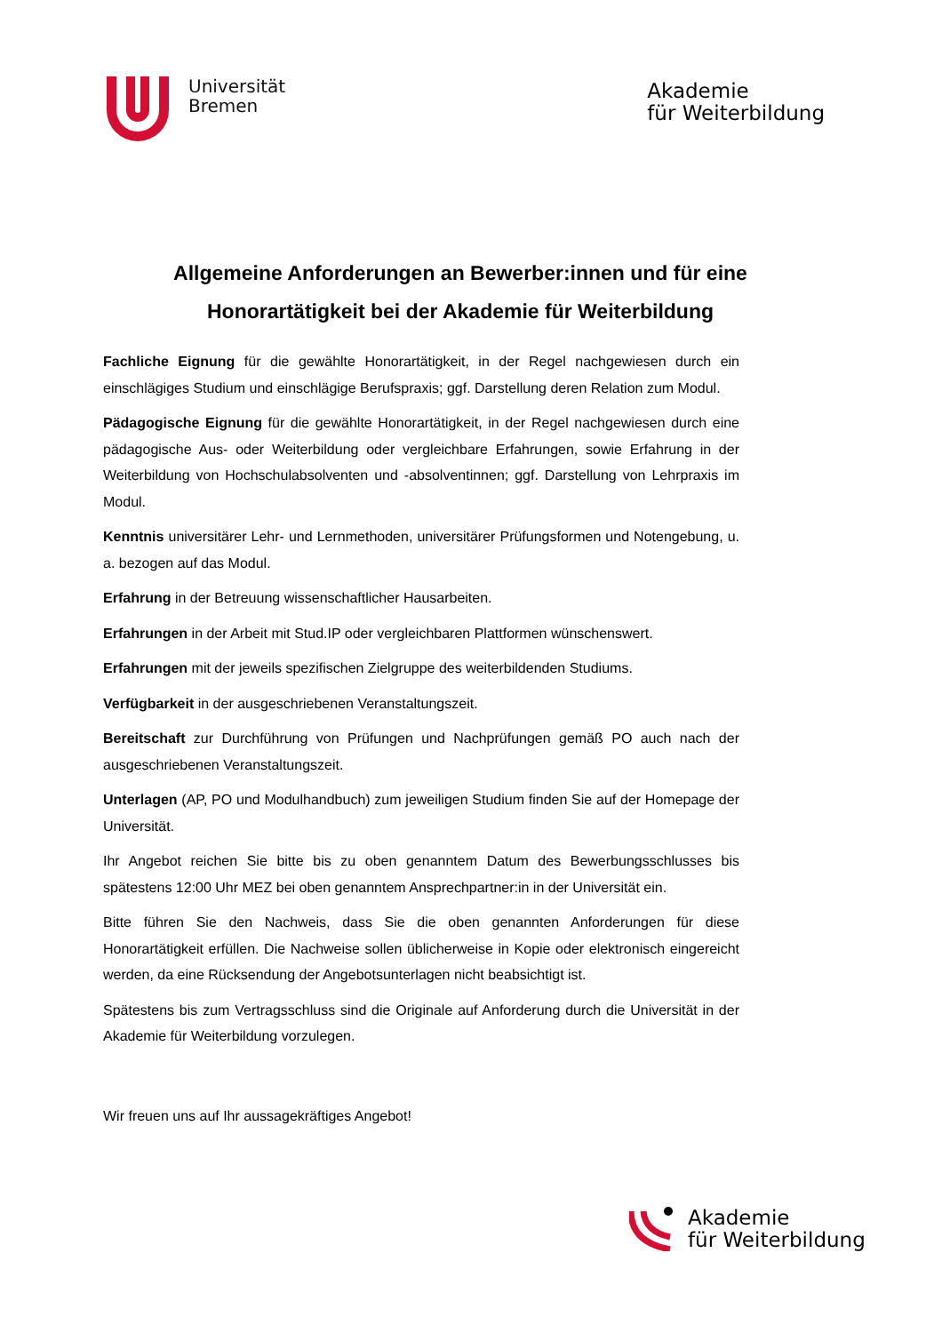Universität
Bremen
Akademie
für Weiterbildung
Allgemeine Anforderungen an Bewerber:innen und für eine Honorartätigkeit bei der Akademie für Weiterbildung
Fachliche Eignung für die gewählte Honorartätigkeit, in der Regel nachgewiesen durch ein einschlägiges Studium und einschlägige Berufspraxis; ggf. Darstellung deren Relation zum Modul.
Pädagogische Eignung für die gewählte Honorartätigkeit, in der Regel nachgewiesen durch eine pädagogische Aus- oder Weiterbildung oder vergleichbare Erfahrungen, sowie Erfahrung in der Weiterbildung von Hochschulabsolventen und -absolventinnen; ggf. Darstellung von Lehrpraxis im Modul.
Kenntnis universitärer Lehr- und Lernmethoden, universitärer Prüfungsformen und Notengebung, u. a. bezogen auf das Modul.
Erfahrung in der Betreuung wissenschaftlicher Hausarbeiten.
Erfahrungen in der Arbeit mit Stud.IP oder vergleichbaren Plattformen wünschenswert.
Erfahrungen mit der jeweils spezifischen Zielgruppe des weiterbildenden Studiums.
Verfügbarkeit in der ausgeschriebenen Veranstaltungszeit.
Bereitschaft zur Durchführung von Prüfungen und Nachprüfungen gemäß PO auch nach der ausgeschriebenen Veranstaltungszeit.
Unterlagen (AP, PO und Modulhandbuch) zum jeweiligen Studium finden Sie auf der Homepage der Universität.
Ihr Angebot reichen Sie bitte bis zu oben genanntem Datum des Bewerbungsschlusses bis spätestens 12:00 Uhr MEZ bei oben genanntem Ansprechpartner:in in der Universität ein.
Bitte führen Sie den Nachweis, dass Sie die oben genannten Anforderungen für diese Honorartätigkeit erfüllen. Die Nachweise sollen üblicherweise in Kopie oder elektronisch eingereicht werden, da eine Rücksendung der Angebotsunterlagen nicht beabsichtigt ist.
Spätestens bis zum Vertragsschluss sind die Originale auf Anforderung durch die Universität in der Akademie für Weiterbildung vorzulegen.
Wir freuen uns auf Ihr aussagekräftiges Angebot!
Akademie
für Weiterbildung